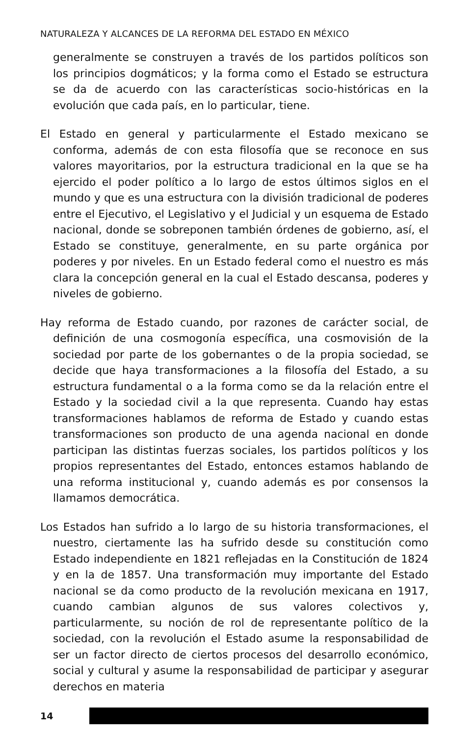NATURALEZA Y ALCANCES DE LA REFORMA DEL ESTADO EN MÉXICO
generalmente se construyen a través de los partidos políticos son los principios dogmáticos; y la forma como el Estado se estructura se da de acuerdo con las características socio-históricas en la evolución que cada país, en lo particular, tiene.
El Estado en general y particularmente el Estado mexicano se conforma, además de con esta filosofía que se reconoce en sus valores mayoritarios, por la estructura tradicional en la que se ha ejercido el poder político a lo largo de estos últimos siglos en el mundo y que es una estructura con la división tradicional de poderes entre el Ejecutivo, el Legislativo y el Judicial y un esquema de Estado nacional, donde se sobreponen también órdenes de gobierno, así, el Estado se constituye, generalmente, en su parte orgánica por poderes y por niveles. En un Estado federal como el nuestro es más clara la concepción general en la cual el Estado descansa, poderes y niveles de gobierno.
Hay reforma de Estado cuando, por razones de carácter social, de definición de una cosmogonía específica, una cosmovisión de la sociedad por parte de los gobernantes o de la propia sociedad, se decide que haya transformaciones a la filosofía del Estado, a su estructura fundamental o a la forma como se da la relación entre el Estado y la sociedad civil a la que representa. Cuando hay estas transformaciones hablamos de reforma de Estado y cuando estas transformaciones son producto de una agenda nacional en donde participan las distintas fuerzas sociales, los partidos políticos y los propios representantes del Estado, entonces estamos hablando de una reforma institucional y, cuando además es por consensos la llamamos democrática.
Los Estados han sufrido a lo largo de su historia transformaciones, el nuestro, ciertamente las ha sufrido desde su constitución como Estado independiente en 1821 reflejadas en la Constitución de 1824 y en la de 1857. Una transformación muy importante del Estado nacional se da como producto de la revolución mexicana en 1917, cuando cambian algunos de sus valores colectivos y, particularmente, su noción de rol de representante político de la sociedad, con la revolución el Estado asume la responsabilidad de ser un factor directo de ciertos procesos del desarrollo económico, social y cultural y asume la responsabilidad de participar y asegurar derechos en materia
14